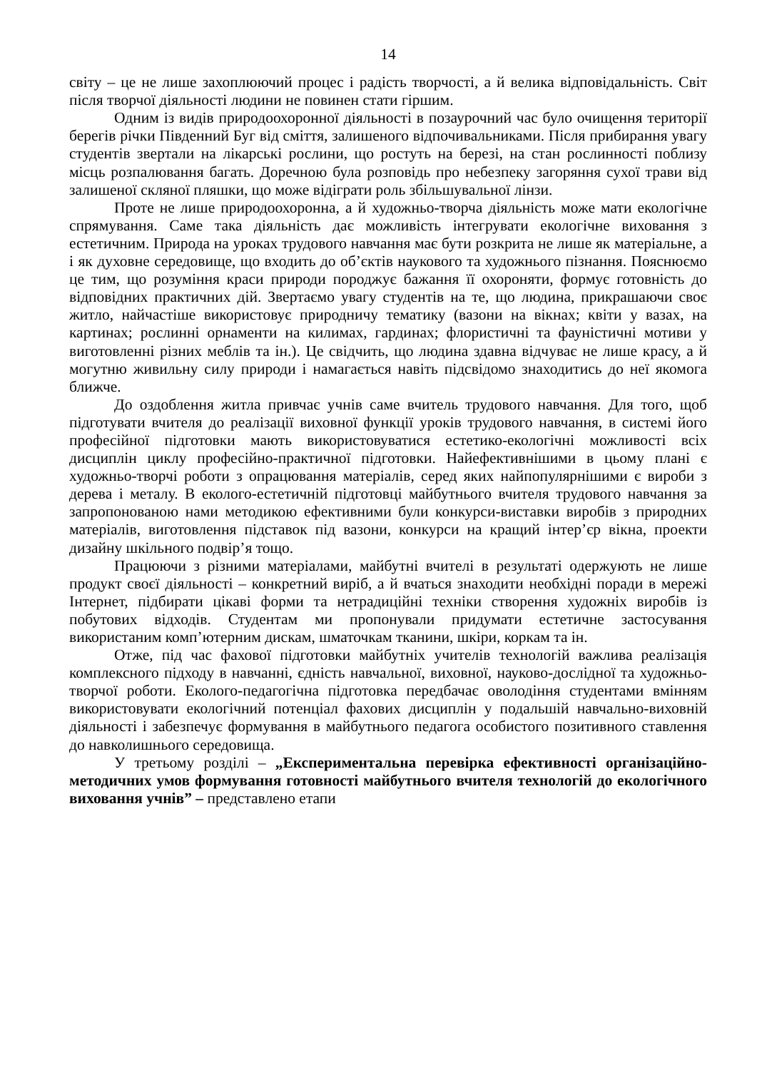14
світу – це не лише захоплюючий процес і радість творчості, а й велика відповідальність. Світ після творчої діяльності людини не повинен стати гіршим.
Одним із видів природоохоронної діяльності в позаурочний час було очищення території берегів річки Південний Буг від сміття, залишеного відпочивальниками. Після прибирання увагу студентів звертали на лікарські рослини, що ростуть на березі, на стан рослинності поблизу місць розпалювання багать. Доречною була розповідь про небезпеку загоряння сухої трави від залишеної скляної пляшки, що може відіграти роль збільшувальної лінзи.
Проте не лише природоохоронна, а й художньо-творча діяльність може мати екологічне спрямування. Саме така діяльність дає можливість інтегрувати екологічне виховання з естетичним. Природа на уроках трудового навчання має бути розкрита не лише як матеріальне, а і як духовне середовище, що входить до об’єктів наукового та художнього пізнання. Пояснюємо це тим, що розуміння краси природи породжує бажання її охороняти, формує готовність до відповідних практичних дій. Звертаємо увагу студентів на те, що людина, прикрашаючи своє житло, найчастіше використовує природничу тематику (вазони на вікнах; квіти у вазах, на картинах; рослинні орнаменти на килимах, гардинах; флористичні та фауністичні мотиви у виготовленні різних меблів та ін.). Це свідчить, що людина здавна відчуває не лише красу, а й могутню живильну силу природи і намагається навіть підсвідомо знаходитись до неї якомога ближче.
До оздоблення житла привчає учнів саме вчитель трудового навчання. Для того, щоб підготувати вчителя до реалізації виховної функції уроків трудового навчання, в системі його професійної підготовки мають використовуватися естетико-екологічні можливості всіх дисциплін циклу професійно-практичної підготовки. Найефективнішими в цьому плані є художньо-творчі роботи з опрацювання матеріалів, серед яких найпопулярнішими є вироби з дерева і металу. В еколого-естетичній підготовці майбутнього вчителя трудового навчання за запропонованою нами методикою ефективними були конкурси-виставки виробів з природних матеріалів, виготовлення підставок під вазони, конкурси на кращий інтер’єр вікна, проекти дизайну шкільного подвір’я тощо.
Працюючи з різними матеріалами, майбутні вчителі в результаті одержують не лише продукт своєї діяльності – конкретний виріб, а й вчаться знаходити необхідні поради в мережі Інтернет, підбирати цікаві форми та нетрадиційні техніки створення художніх виробів із побутових відходів. Студентам ми пропонували придумати естетичне застосування використаним комп’ютерним дискам, шматочкам тканини, шкіри, коркам та ін.
Отже, під час фахової підготовки майбутніх учителів технологій важлива реалізація комплексного підходу в навчанні, єдність навчальної, виховної, науково-дослідної та художньо-творчої роботи. Еколого-педагогічна підготовка передбачає оволодіння студентами вмінням використовувати екологічний потенціал фахових дисциплін у подальшій навчально-виховній діяльності і забезпечує формування в майбутнього педагога особистого позитивного ставлення до навколишнього середовища.
У третьому розділі – „Експериментальна перевірка ефективності організаційно-методичних умов формування готовності майбутнього вчителя технологій до екологічного виховання учнів” – представлено етапи